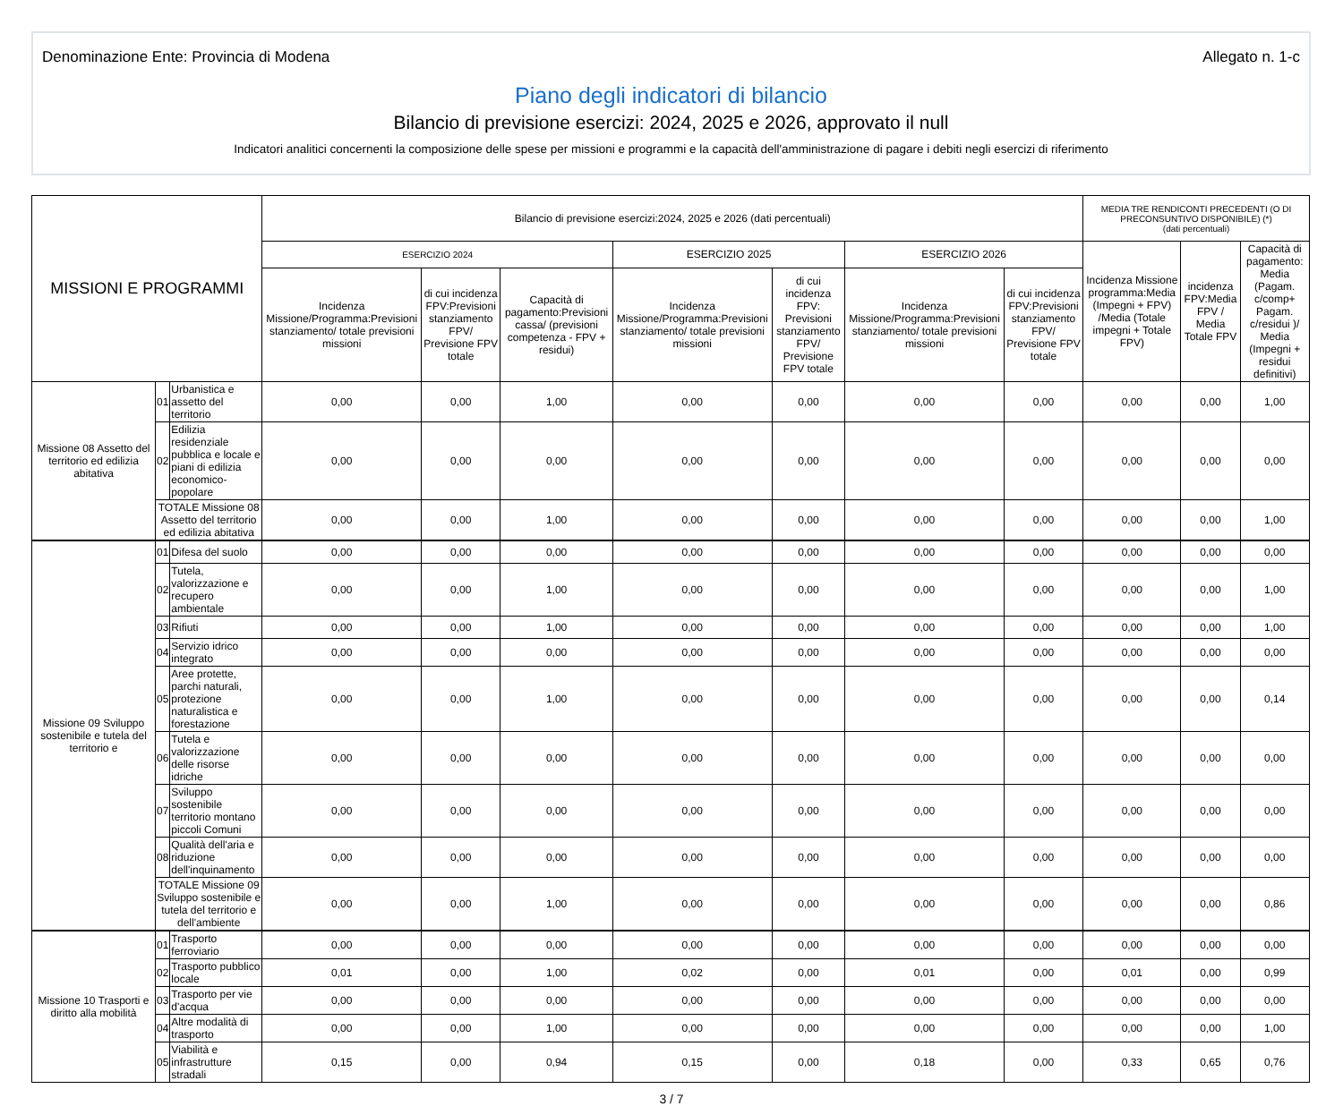Denominazione Ente: Provincia di Modena Allegato n. 1-c
Piano degli indicatori di bilancio
Bilancio di previsione esercizi: 2024, 2025 e 2026, approvato il null
Indicatori analitici concernenti la composizione delle spese per missioni e programmi e la capacità dell'amministrazione di pagare i debiti negli esercizi di riferimento
| MISSIONI E PROGRAMMI | | | Bilancio di previsione esercizi:2024, 2025 e 2026 (dati percentuali) | | | | | | | MEDIA TRE RENDICONTI PRECEDENTI (O DI PRECONSUNTIVO DISPONIBILE) (*) (dati percentuali) | | |
| --- | --- | --- | --- | --- | --- | --- | --- | --- | --- | --- | --- | --- |
| | | | ESERCIZIO 2024 | | | ESERCIZIO 2025 | | ESERCIZIO 2026 | | Incidenza Missione programma:Media (Impegni + FPV) /Media (Totale impegni + Totale FPV) | incidenza FPV:Media FPV / Media Totale FPV | Capacità di pagamento: Media (Pagam. c/comp+ Pagam. c/residui )/ Media (Impegni + residui definitivi) |
| | | | Incidenza Missione/Programma:Previsioni stanziamento/ totale previsioni missioni | di cui incidenza FPV:Previsioni stanziamento FPV/ Previsione FPV totale | Capacità di pagamento:Previsioni cassa/ (previsioni competenza - FPV + residui) | Incidenza Missione/Programma:Previsioni stanziamento/ totale previsioni missioni | di cui incidenza FPV: Previsioni stanziamento FPV/ Previsione FPV totale | Incidenza Missione/Programma:Previsioni stanziamento/ totale previsioni missioni | di cui incidenza FPV:Previsioni stanziamento FPV/ Previsione FPV totale | | | |
| Missione 08 Assetto del territorio ed edilizia abitativa | 01 | Urbanistica e assetto del territorio | 0,00 | 0,00 | 1,00 | 0,00 | 0,00 | 0,00 | 0,00 | 0,00 | 0,00 | 1,00 |
| | 02 | Edilizia residenziale pubblica e locale e piani di edilizia economico-popolare | 0,00 | 0,00 | 0,00 | 0,00 | 0,00 | 0,00 | 0,00 | 0,00 | 0,00 | 0,00 |
| | TOTALE Missione 08 Assetto del territorio ed edilizia abitativa | | 0,00 | 0,00 | 1,00 | 0,00 | 0,00 | 0,00 | 0,00 | 0,00 | 0,00 | 1,00 |
| Missione 09 Sviluppo sostenibile e tutela del territorio e | 01 | Difesa del suolo | 0,00 | 0,00 | 0,00 | 0,00 | 0,00 | 0,00 | 0,00 | 0,00 | 0,00 | 0,00 |
| | 02 | Tutela, valorizzazione e recupero ambientale | 0,00 | 0,00 | 1,00 | 0,00 | 0,00 | 0,00 | 0,00 | 0,00 | 0,00 | 1,00 |
| | 03 | Rifiuti | 0,00 | 0,00 | 1,00 | 0,00 | 0,00 | 0,00 | 0,00 | 0,00 | 0,00 | 1,00 |
| | 04 | Servizio idrico integrato | 0,00 | 0,00 | 0,00 | 0,00 | 0,00 | 0,00 | 0,00 | 0,00 | 0,00 | 0,00 |
| | 05 | Aree protette, parchi naturali, protezione naturalistica e forestazione | 0,00 | 0,00 | 1,00 | 0,00 | 0,00 | 0,00 | 0,00 | 0,00 | 0,00 | 0,14 |
| | 06 | Tutela e valorizzazione delle risorse idriche | 0,00 | 0,00 | 0,00 | 0,00 | 0,00 | 0,00 | 0,00 | 0,00 | 0,00 | 0,00 |
| | 07 | Sviluppo sostenibile territorio montano piccoli Comuni | 0,00 | 0,00 | 0,00 | 0,00 | 0,00 | 0,00 | 0,00 | 0,00 | 0,00 | 0,00 |
| | 08 | Qualità dell'aria e riduzione dell'inquinamento | 0,00 | 0,00 | 0,00 | 0,00 | 0,00 | 0,00 | 0,00 | 0,00 | 0,00 | 0,00 |
| | TOTALE Missione 09 Sviluppo sostenibile e tutela del territorio e dell'ambiente | | 0,00 | 0,00 | 1,00 | 0,00 | 0,00 | 0,00 | 0,00 | 0,00 | 0,00 | 0,86 |
| Missione 10 Trasporti e diritto alla mobilità | 01 | Trasporto ferroviario | 0,00 | 0,00 | 0,00 | 0,00 | 0,00 | 0,00 | 0,00 | 0,00 | 0,00 | 0,00 |
| | 02 | Trasporto pubblico locale | 0,01 | 0,00 | 1,00 | 0,02 | 0,00 | 0,01 | 0,00 | 0,01 | 0,00 | 0,99 |
| | 03 | Trasporto per vie d'acqua | 0,00 | 0,00 | 0,00 | 0,00 | 0,00 | 0,00 | 0,00 | 0,00 | 0,00 | 0,00 |
| | 04 | Altre modalità di trasporto | 0,00 | 0,00 | 1,00 | 0,00 | 0,00 | 0,00 | 0,00 | 0,00 | 0,00 | 1,00 |
| | 05 | Viabilità e infrastrutture stradali | 0,15 | 0,00 | 0,94 | 0,15 | 0,00 | 0,18 | 0,00 | 0,33 | 0,65 | 0,76 |
3 / 7